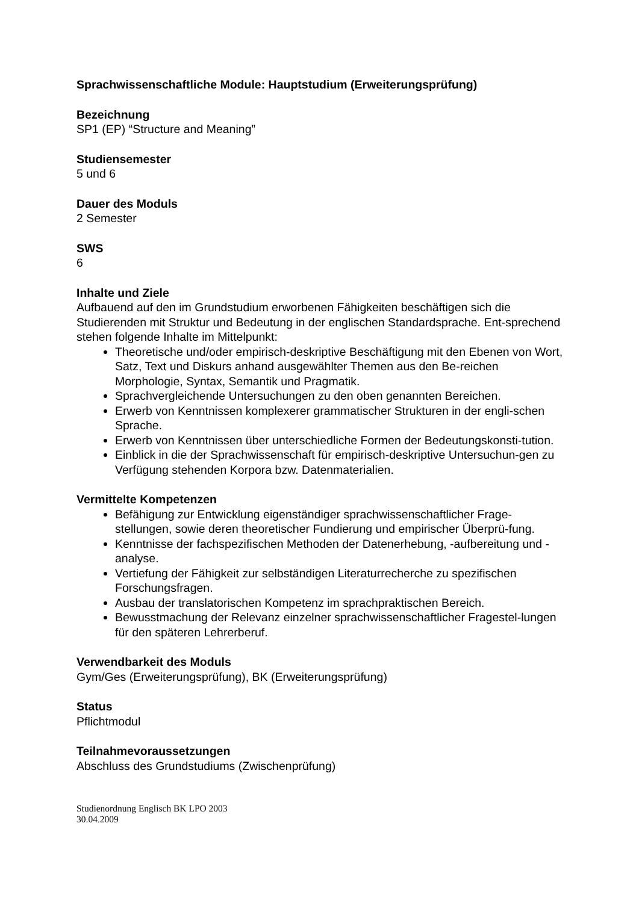Sprachwissenschaftliche Module: Hauptstudium (Erweiterungsprüfung)
Bezeichnung
SP1 (EP) “Structure and Meaning”
Studiensemester
5 und 6
Dauer des Moduls
2 Semester
SWS
6
Inhalte und Ziele
Aufbauend auf den im Grundstudium erworbenen Fähigkeiten beschäftigen sich die Studierenden mit Struktur und Bedeutung in der englischen Standardsprache. Ent-sprechend stehen folgende Inhalte im Mittelpunkt:
Theoretische und/oder empirisch-deskriptive Beschäftigung mit den Ebenen von Wort, Satz, Text und Diskurs anhand ausgewählter Themen aus den Be-reichen Morphologie, Syntax, Semantik und Pragmatik.
Sprachvergleichende Untersuchungen zu den oben genannten Bereichen.
Erwerb von Kenntnissen komplexerer grammatischer Strukturen in der engli-schen Sprache.
Erwerb von Kenntnissen über unterschiedliche Formen der Bedeutungskonsti-tution.
Einblick in die der Sprachwissenschaft für empirisch-deskriptive Untersuchun-gen zu Verfügung stehenden Korpora bzw. Datenmaterialien.
Vermittelte Kompetenzen
Befähigung zur Entwicklung eigenständiger sprachwissenschaftlicher Frage-stellungen, sowie deren theoretischer Fundierung und empirischer Überprü-fung.
Kenntnisse der fachspezifischen Methoden der Datenerhebung, -aufbereitung und -analyse.
Vertiefung der Fähigkeit zur selbständigen Literaturrecherche zu spezifischen Forschungsfragen.
Ausbau der translatorischen Kompetenz im sprachpraktischen Bereich.
Bewusstmachung der Relevanz einzelner sprachwissenschaftlicher Fragestel-lungen für den späteren Lehrerberuf.
Verwendbarkeit des Moduls
Gym/Ges (Erweiterungsprüfung), BK (Erweiterungsprüfung)
Status
Pflichtmodul
Teilnahmevoraussetzungen
Abschluss des Grundstudiums (Zwischenprüfung)
Studienordnung Englisch BK LPO 2003
30.04.2009